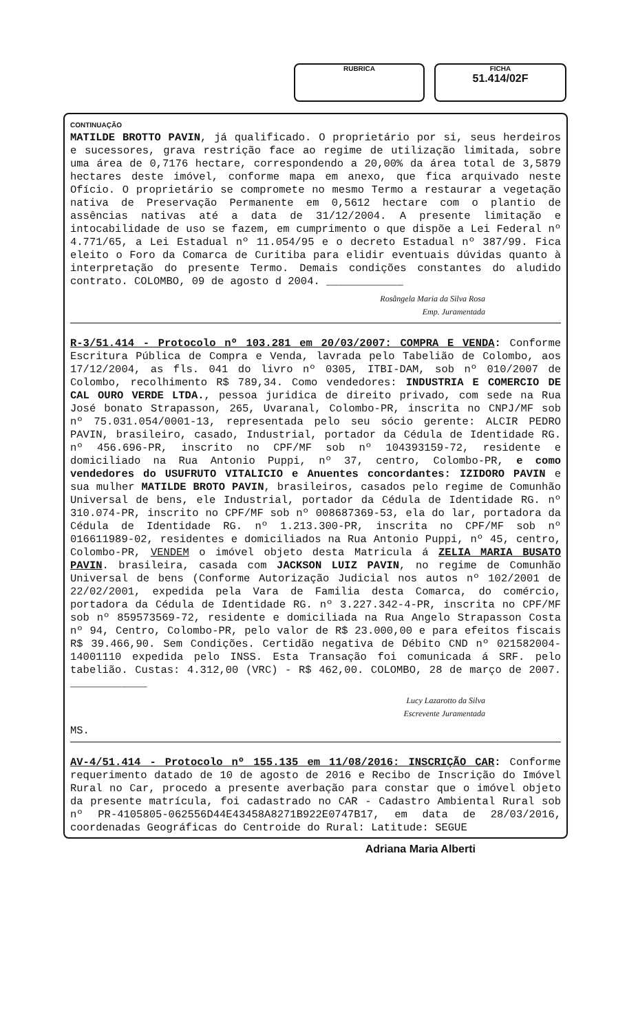RUBRICA FICHA
51.414/02F
CONTINUAÇÃO
MATILDE BROTTO PAVIN, já qualificado. O proprietário por si, seus herdeiros e sucessores, grava restrição face ao regime de utilização limitada, sobre uma área de 0,7176 hectare, correspondendo a 20,00% da área total de 3,5879 hectares deste imóvel, conforme mapa em anexo, que fica arquivado neste Ofício. O proprietário se compromete no mesmo Termo a restaurar a vegetação nativa de Preservação Permanente em 0,5612 hectare com o plantio de assências nativas até a data de 31/12/2004. A presente limitação e intocabilidade de uso se fazem, em cumprimento o que dispõe a Lei Federal nº 4.771/65, a Lei Estadual nº 11.054/95 e o decreto Estadual nº 387/99. Fica eleito o Foro da Comarca de Curitiba para elidir eventuais dúvidas quanto à interpretação do presente Termo. Demais condições constantes do aludido contrato. COLOMBO, 09 de agosto d 2004. ____________
Rosângela Maria da Silva Rosa
Emp. Juramentada
R-3/51.414 - Protocolo nº 103.281 em 20/03/2007: COMPRA E VENDA: Conforme Escritura Pública de Compra e Venda, lavrada pelo Tabelião de Colombo, aos 17/12/2004, as fls. 041 do livro nº 0305, ITBI-DAM, sob nº 010/2007 de Colombo, recolhimento R$ 789,34. Como vendedores: INDUSTRIA E COMERCIO DE CAL OURO VERDE LTDA., pessoa juridica de direito privado, com sede na Rua José bonato Strapasson, 265, Uvaranal, Colombo-PR, inscrita no CNPJ/MF sob nº 75.031.054/0001-13, representada pelo seu sócio gerente: ALCIR PEDRO PAVIN, brasileiro, casado, Industrial, portador da Cédula de Identidade RG. nº 456.696-PR, inscrito no CPF/MF sob nº 104393159-72, residente e domiciliado na Rua Antonio Puppi, nº 37, centro, Colombo-PR, e como vendedores do USUFRUTO VITALICIO e Anuentes concordantes: IZIDORO PAVIN e sua mulher MATILDE BROTO PAVIN, brasileiros, casados pelo regime de Comunhão Universal de bens, ele Industrial, portador da Cédula de Identidade RG. nº 310.074-PR, inscrito no CPF/MF sob nº 008687369-53, ela do lar, portadora da Cédula de Identidade RG. nº 1.213.300-PR, inscrita no CPF/MF sob nº 016611989-02, residentes e domiciliados na Rua Antonio Puppi, nº 45, centro, Colombo-PR, VENDEM o imóvel objeto desta Matricula á ZELIA MARIA BUSATO PAVIN. brasileira, casada com JACKSON LUIZ PAVIN, no regime de Comunhão Universal de bens (Conforme Autorização Judicial nos autos nº 102/2001 de 22/02/2001, expedida pela Vara de Familia desta Comarca, do comércio, portadora da Cédula de Identidade RG. nº 3.227.342-4-PR, inscrita no CPF/MF sob nº 859573569-72, residente e domiciliada na Rua Angelo Strapasson Costa nº 94, Centro, Colombo-PR, pelo valor de R$ 23.000,00 e para efeitos fiscais R$ 39.466,90. Sem Condições. Certidão negativa de Débito CND nº 021582004-14001110 expedida pelo INSS. Esta Transação foi comunicada á SRF. pelo tabelião. Custas: 4.312,00 (VRC) - R$ 462,00. COLOMBO, 28 de março de 2007. ____________
Lucy Lazarotto da Silva
Escrevente Juramentada
MS.
AV-4/51.414 - Protocolo nº 155.135 em 11/08/2016: INSCRIÇÃO CAR: Conforme requerimento datado de 10 de agosto de 2016 e Recibo de Inscrição do Imóvel Rural no Car, procedo a presente averbação para constar que o imóvel objeto da presente matrícula, foi cadastrado no CAR - Cadastro Ambiental Rural sob nº PR-4105805-062556D44E43458A8271B922E0747B17, em data de 28/03/2016, coordenadas Geográficas do Centroide do Rural: Latitude: SEGUE
Adriana Maria Alberti